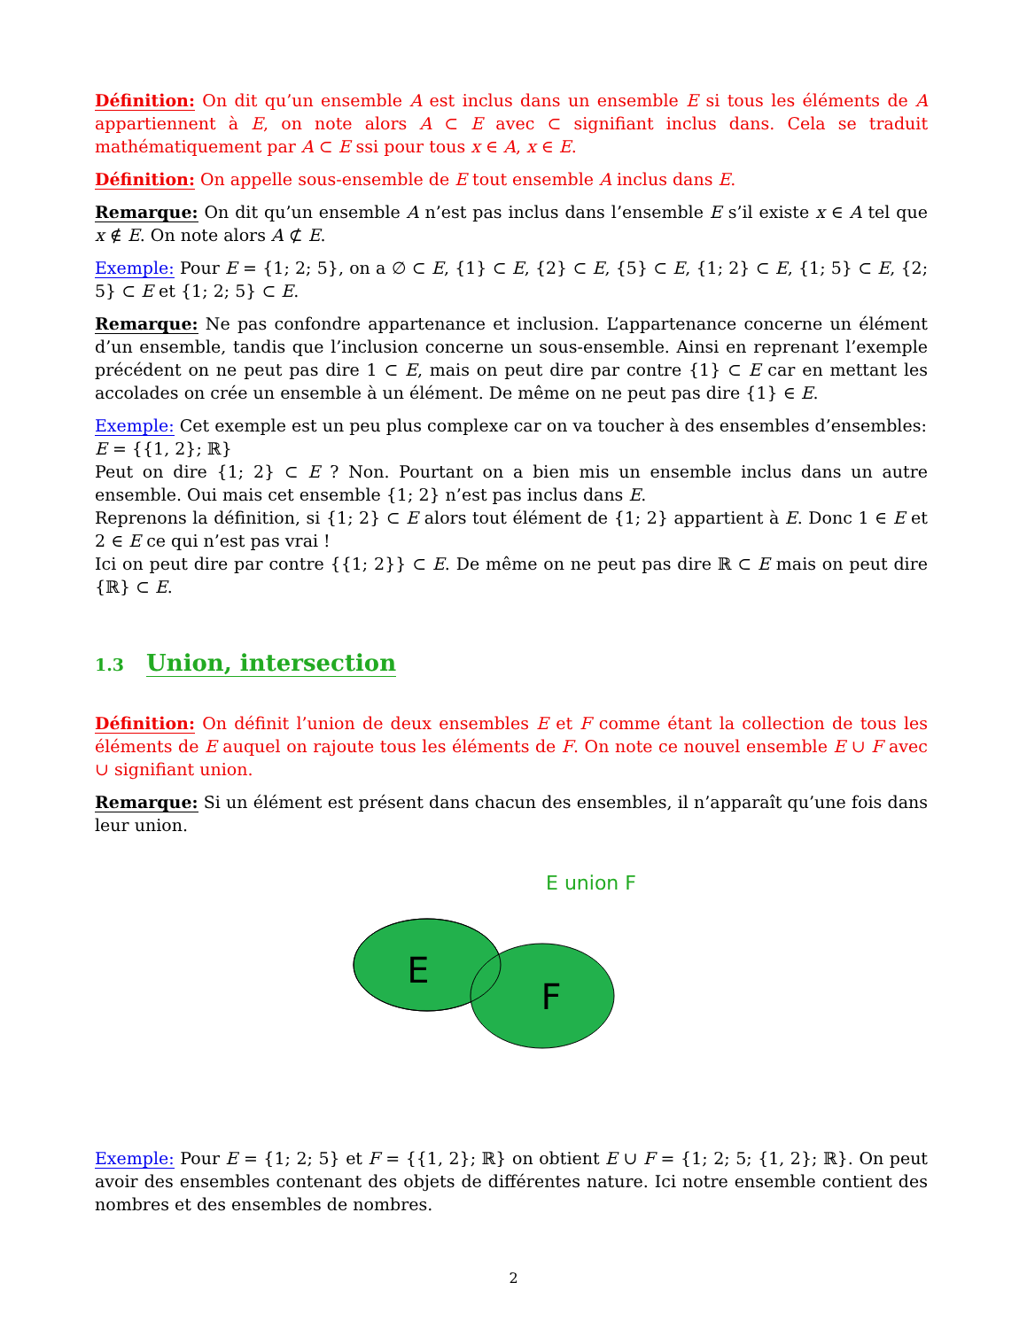Définition: On dit qu’un ensemble A est inclus dans un ensemble E si tous les éléments de A appartiennent à E, on note alors A ⊂ E avec ⊂ signifiant inclus dans. Cela se traduit mathématiquement par A ⊂ E ssi pour tous x ∈ A, x ∈ E.
Définition: On appelle sous-ensemble de E tout ensemble A inclus dans E.
Remarque: On dit qu’un ensemble A n’est pas inclus dans l’ensemble E s’il existe x ∈ A tel que x ∉ E. On note alors A ⊄ E.
Exemple: Pour E = {1; 2; 5}, on a ∅ ⊂ E, {1} ⊂ E, {2} ⊂ E, {5} ⊂ E, {1; 2} ⊂ E, {1; 5} ⊂ E, {2; 5} ⊂ E et {1; 2; 5} ⊂ E.
Remarque: Ne pas confondre appartenance et inclusion. L’appartenance concerne un élément d’un ensemble, tandis que l’inclusion concerne un sous-ensemble. Ainsi en reprenant l’exemple précédent on ne peut pas dire 1 ⊂ E, mais on peut dire par contre {1} ⊂ E car en mettant les accolades on crée un ensemble à un élément. De même on ne peut pas dire {1} ∈ E.
Exemple: Cet exemple est un peu plus complexe car on va toucher à des ensembles d’ensembles:
E = {{1, 2}; ℝ}
Peut on dire {1; 2} ⊂ E ? Non. Pourtant on a bien mis un ensemble inclus dans un autre ensemble. Oui mais cet ensemble {1; 2} n’est pas inclus dans E.
Reprenons la définition, si {1; 2} ⊂ E alors tout élément de {1; 2} appartient à E. Donc 1 ∈ E et 2 ∈ E ce qui n’est pas vrai !
Ici on peut dire par contre {{1; 2}} ⊂ E. De même on ne peut pas dire ℝ ⊂ E mais on peut dire {ℝ} ⊂ E.
1.3 Union, intersection
Définition: On définit l’union de deux ensembles E et F comme étant la collection de tous les éléments de E auquel on rajoute tous les éléments de F. On note ce nouvel ensemble E ∪ F avec ∪ signifiant union.
Remarque: Si un élément est présent dans chacun des ensembles, il n’apparaît qu’une fois dans leur union.
E union F
E
F
Exemple: Pour E = {1; 2; 5} et F = {{1, 2}; ℝ} on obtient E ∪ F = {1; 2; 5; {1, 2}; ℝ}. On peut avoir des ensembles contenant des objets de différentes nature. Ici notre ensemble contient des nombres et des ensembles de nombres.
2